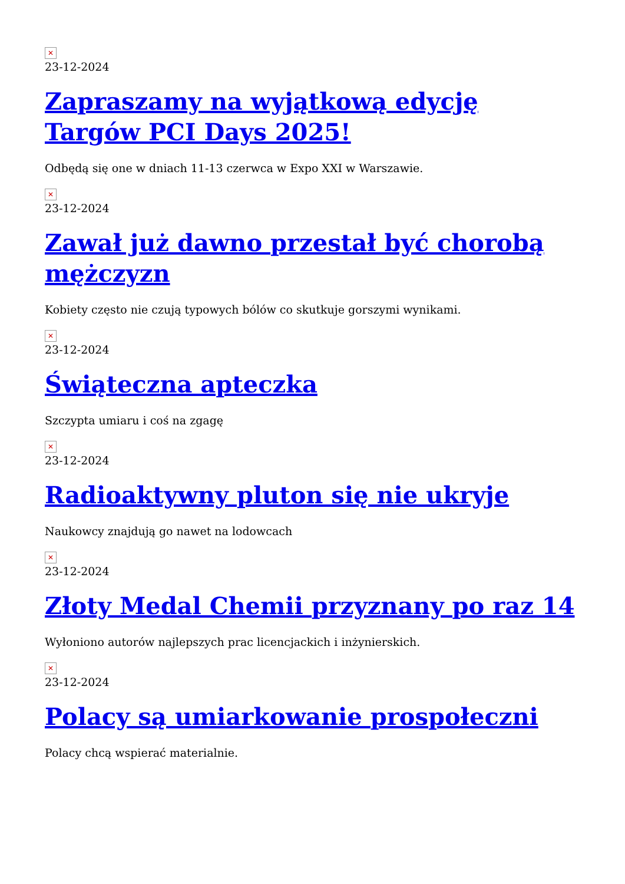✕
23-12-2024
Zapraszamy na wyjątkową edycję Targów PCI Days 2025!
Odbędą się one w dniach 11-13 czerwca w Expo XXI w Warszawie.
✕
23-12-2024
Zawał już dawno przestał być chorobą mężczyzn
Kobiety często nie czują typowych bólów co skutkuje gorszymi wynikami.
✕
23-12-2024
Świąteczna apteczka
Szczypta umiaru i coś na zgagę
✕
23-12-2024
Radioaktywny pluton się nie ukryje
Naukowcy znajdują go nawet na lodowcach
✕
23-12-2024
Złoty Medal Chemii przyznany po raz 14
Wyłoniono autorów najlepszych prac licencjackich i inżynierskich.
✕
23-12-2024
Polacy są umiarkowanie prospołeczni
Polacy chcą wspierać materialnie.